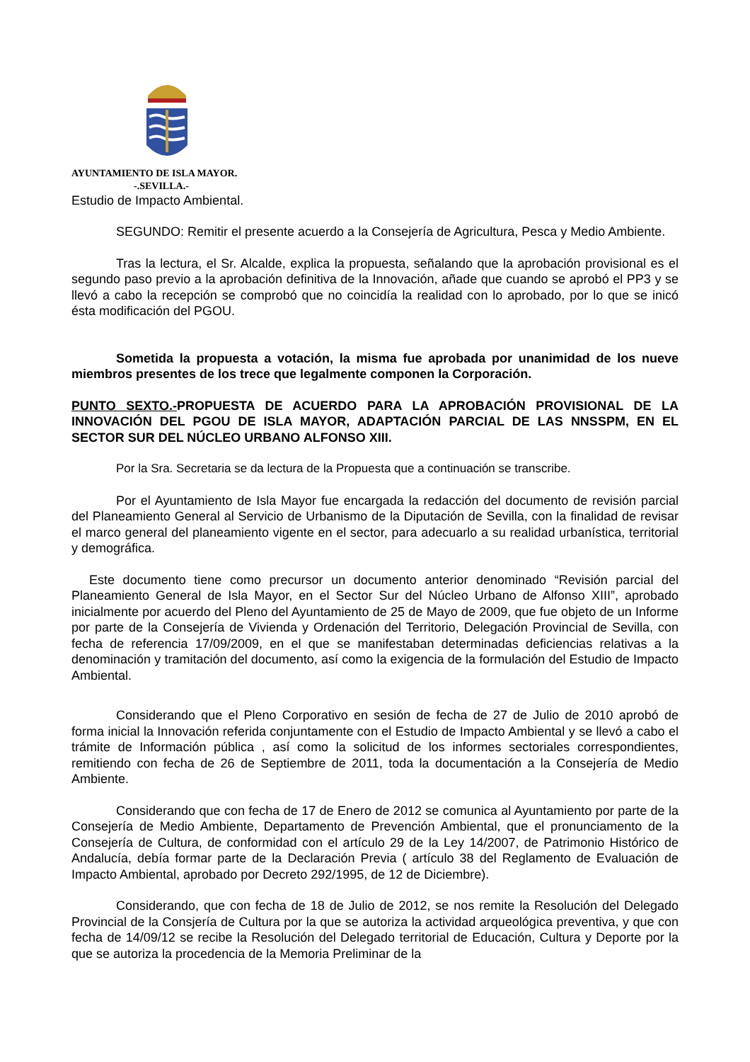AYUNTAMIENTO DE ISLA MAYOR.
-.SEVILLA.-
Estudio de Impacto Ambiental.
SEGUNDO: Remitir el presente acuerdo a la Consejería de Agricultura, Pesca y Medio Ambiente.
Tras la lectura, el Sr. Alcalde, explica la propuesta, señalando que la aprobación provisional es el segundo paso previo a la aprobación definitiva de la Innovación, añade que cuando se aprobó el PP3 y se llevó a cabo la recepción se comprobó que no coincidía la realidad con lo aprobado, por lo que se inicó ésta modificación del PGOU.
Sometida la propuesta a votación, la misma fue aprobada por unanimidad de los nueve miembros presentes de los trece que legalmente componen la Corporación.
PUNTO SEXTO.-PROPUESTA DE ACUERDO PARA LA APROBACIÓN PROVISIONAL DE LA INNOVACIÓN DEL PGOU DE ISLA MAYOR, ADAPTACIÓN PARCIAL DE LAS NNSSPM, EN EL SECTOR SUR DEL NÚCLEO URBANO ALFONSO XIII.
Por la Sra. Secretaria se da lectura de la Propuesta que a continuación se transcribe.
Por el Ayuntamiento de Isla Mayor fue encargada la redacción del documento de revisión parcial del Planeamiento General al Servicio de Urbanismo de la Diputación de Sevilla, con la finalidad de revisar el marco general del planeamiento vigente en el sector, para adecuarlo a su realidad urbanística, territorial y demográfica.
Este documento tiene como precursor un documento anterior denominado “Revisión parcial del Planeamiento General de Isla Mayor, en el Sector Sur del Núcleo Urbano de Alfonso XIII”, aprobado inicialmente por acuerdo del Pleno del Ayuntamiento de 25 de Mayo de 2009, que fue objeto de un Informe por parte de la Consejería de Vivienda y Ordenación del Territorio, Delegación Provincial de Sevilla, con fecha de referencia 17/09/2009, en el que se manifestaban determinadas deficiencias relativas a la denominación y tramitación del documento, así como la exigencia de la formulación del Estudio de Impacto Ambiental.
Considerando que el Pleno Corporativo en sesión de fecha de 27 de Julio de 2010 aprobó de forma inicial la Innovación referida conjuntamente con el Estudio de Impacto Ambiental y se llevó a cabo el trámite de Información pública , así como la solicitud de los informes sectoriales correspondientes, remitiendo con fecha de 26 de Septiembre de 2011, toda la documentación a la Consejería de Medio Ambiente.
Considerando que con fecha de 17 de Enero de 2012 se comunica al Ayuntamiento por parte de la Consejería de Medio Ambiente, Departamento de Prevención Ambiental, que el pronunciamento de la Consejería de Cultura, de conformidad con el artículo 29 de la Ley 14/2007, de Patrimonio Histórico de Andalucía, debía formar parte de la Declaración Previa ( artículo 38 del Reglamento de Evaluación de Impacto Ambiental, aprobado por Decreto 292/1995, de 12 de Diciembre).
Considerando, que con fecha de 18 de Julio de 2012, se nos remite la Resolución del Delegado Provincial de la Consjería de Cultura por la que se autoriza la actividad arqueológica preventiva, y que con fecha de 14/09/12 se recibe la Resolución del Delegado territorial de Educación, Cultura y Deporte por la que se autoriza la procedencia de la Memoria Preliminar de la